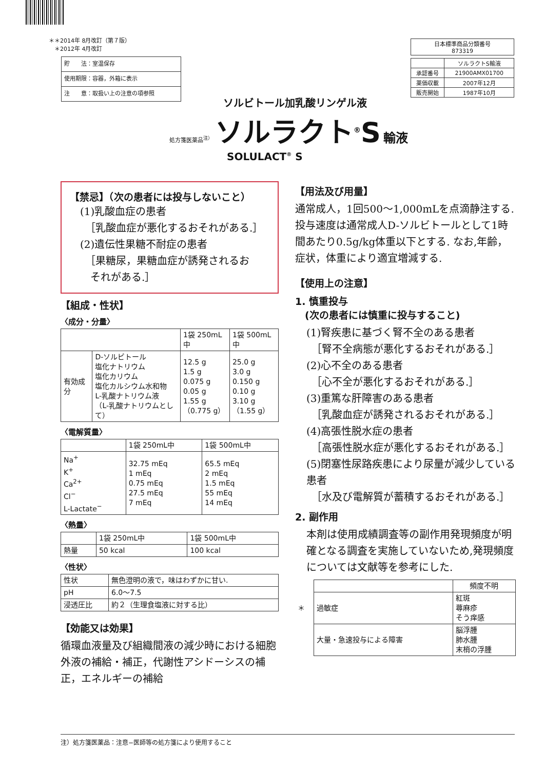＊＊2014年 8月改訂（第７版）
　＊2012年 4月改訂
| 貯 法：室温保存 |
| 使用期限：容器，外箱に表示 |
| 注 意：取扱い上の注意の項参照 |
| 日本標準商品分類番号 873319 |
| | ソルラクトS輸液 |
| 承認番号 | 21900AMX01700 |
| 薬価収載 | 2007年12月 |
| 販売開始 | 1987年10月 |
ソルビトール加乳酸リンゲル液
処方箋医薬品<sup>注）</sup> ソルラクト<sup>®</sup>S 輸液
SOLULACT<sup>®</sup> S
【禁忌】（次の患者には投与しないこと）
(1)乳酸血症の患者
　［乳酸血症が悪化するおそれがある.］
(2)遺伝性果糖不耐症の患者
　［果糖尿，果糖血症が誘発されるお
　それがある.］
【組成・性状】
〈成分・分量〉
| | | 1袋 250mL中 | 1袋 500mL中 |
| 有効成分 | D-ソルビトール 塩化ナトリウム 塩化カリウム 塩化カルシウム水和物 L-乳酸ナトリウム液 （L-乳酸ナトリウムとして） | 12.5 g 1.5 g 0.075 g 0.05 g 1.55 g （0.775 g） | 25.0 g 3.0 g 0.150 g 0.10 g 3.10 g （1.55 g） |
〈電解質量〉
| | 1袋 250mL中 | 1袋 500mL中 |
| Na<sup>+</sup> K<sup>+</sup> Ca<sup>2+</sup> Cl<sup>−</sup> L-Lactate<sup>−</sup> | 32.75 mEq 1 mEq 0.75 mEq 27.5 mEq 7 mEq | 65.5 mEq 2 mEq 1.5 mEq 55 mEq 14 mEq |
〈熱量〉
| | 1袋 250mL中 | 1袋 500mL中 |
| 熱量 | 50 kcal | 100 kcal |
〈性状〉
| 性状 | 無色澄明の液で，味はわずかに甘い. |
| pH | 6.0〜7.5 |
| 浸透圧比 | 約２（生理食塩液に対する比） |
【効能又は効果】
循環血液量及び組織間液の減少時における細胞外液の補給・補正，代謝性アシドーシスの補正，エネルギーの補給
【用法及び用量】
通常成人，1回500〜1,000mLを点滴静注する.投与速度は通常成人D-ソルビトールとして1時間あたり0.5g/kg体重以下とする. なお,年齢，症状，体重により適宜増減する.
【使用上の注意】
1. 慎重投与
　(次の患者には慎重に投与すること)
(1)腎疾患に基づく腎不全のある患者
　［腎不全病態が悪化するおそれがある.］
(2)心不全のある患者
　［心不全が悪化するおそれがある.］
(3)重篤な肝障害のある患者
　［乳酸血症が誘発されるおそれがある.］
(4)高張性脱水症の患者
　［高張性脱水症が悪化するおそれがある.］
(5)閉塞性尿路疾患により尿量が減少している患者
　［水及び電解質が蓄積するおそれがある.］
2. 副作用
本剤は使用成績調査等の副作用発現頻度が明確となる調査を実施していないため,発現頻度については文献等を参考にした.
| | | 頻度不明 |
| ＊ | 過敏症 | 紅斑 蕁麻疹 そう痒感 |
| | 大量・急速投与による障害 | 脳浮腫 肺水腫 末梢の浮腫 |
注）処方箋医薬品：注意−医師等の処方箋により使用すること